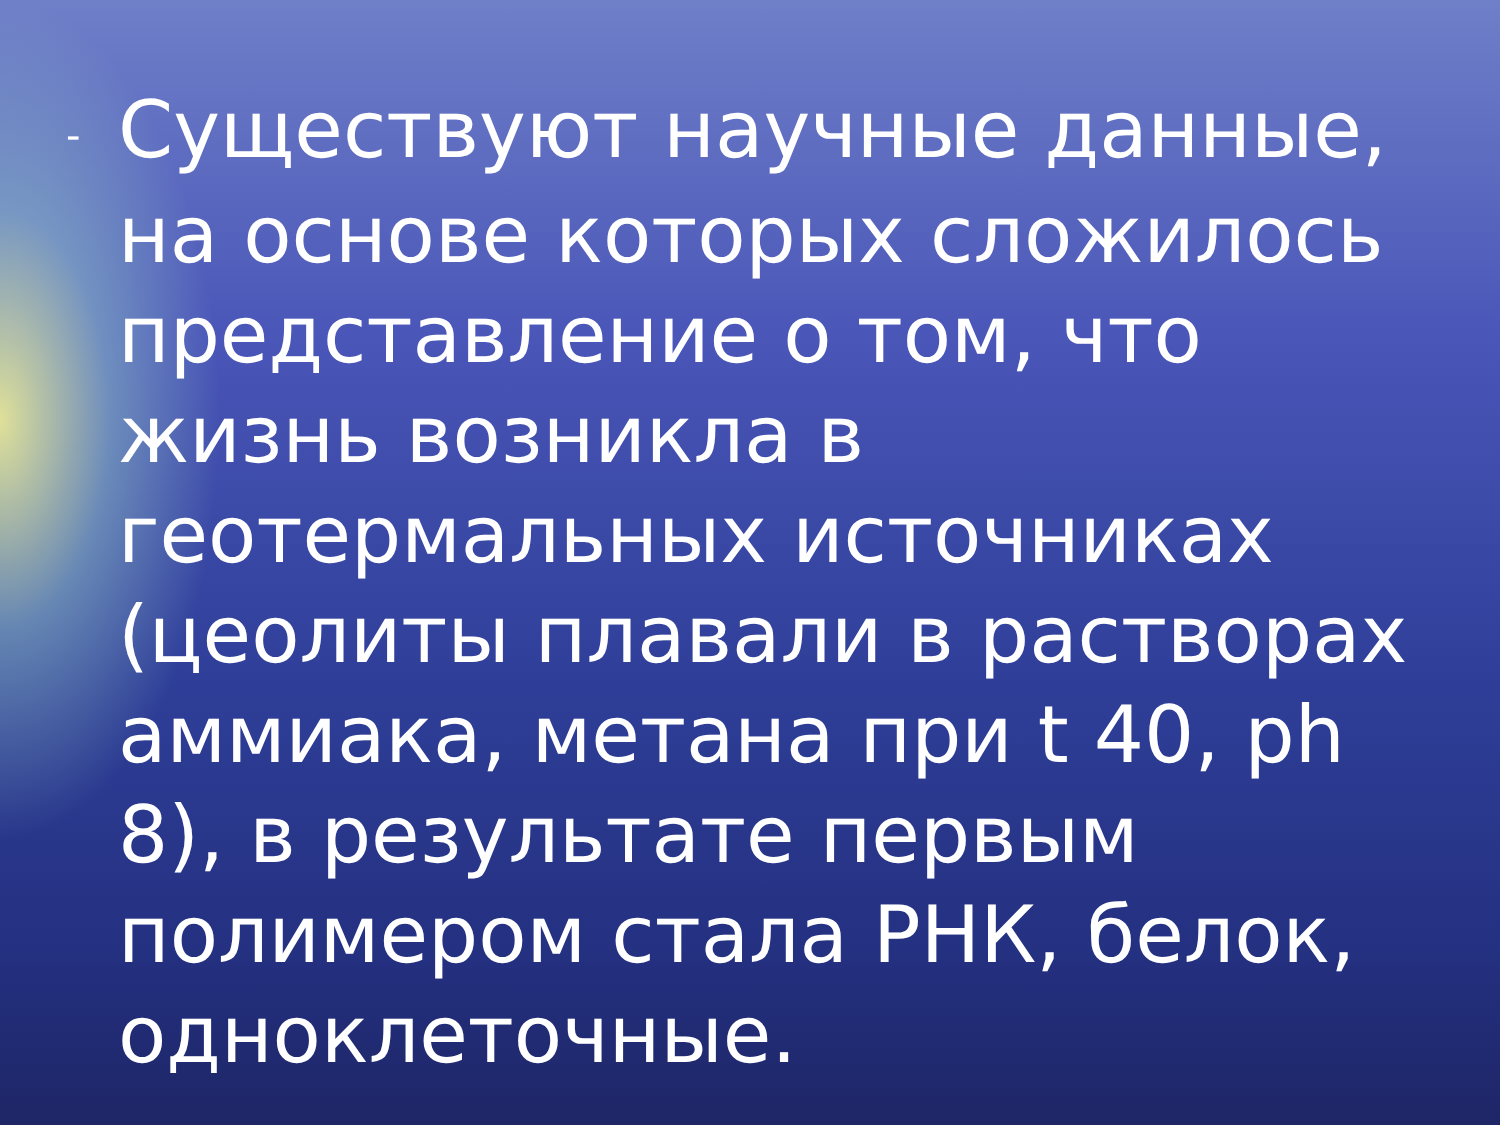- Существуют научные данные, на основе которых сложилось представление о том, что жизнь возникла в геотермальных источниках (цеолиты плавали в растворах аммиака, метана при t 40, ph 8), в результате первым полимером стала РНК, белок, одноклеточные.